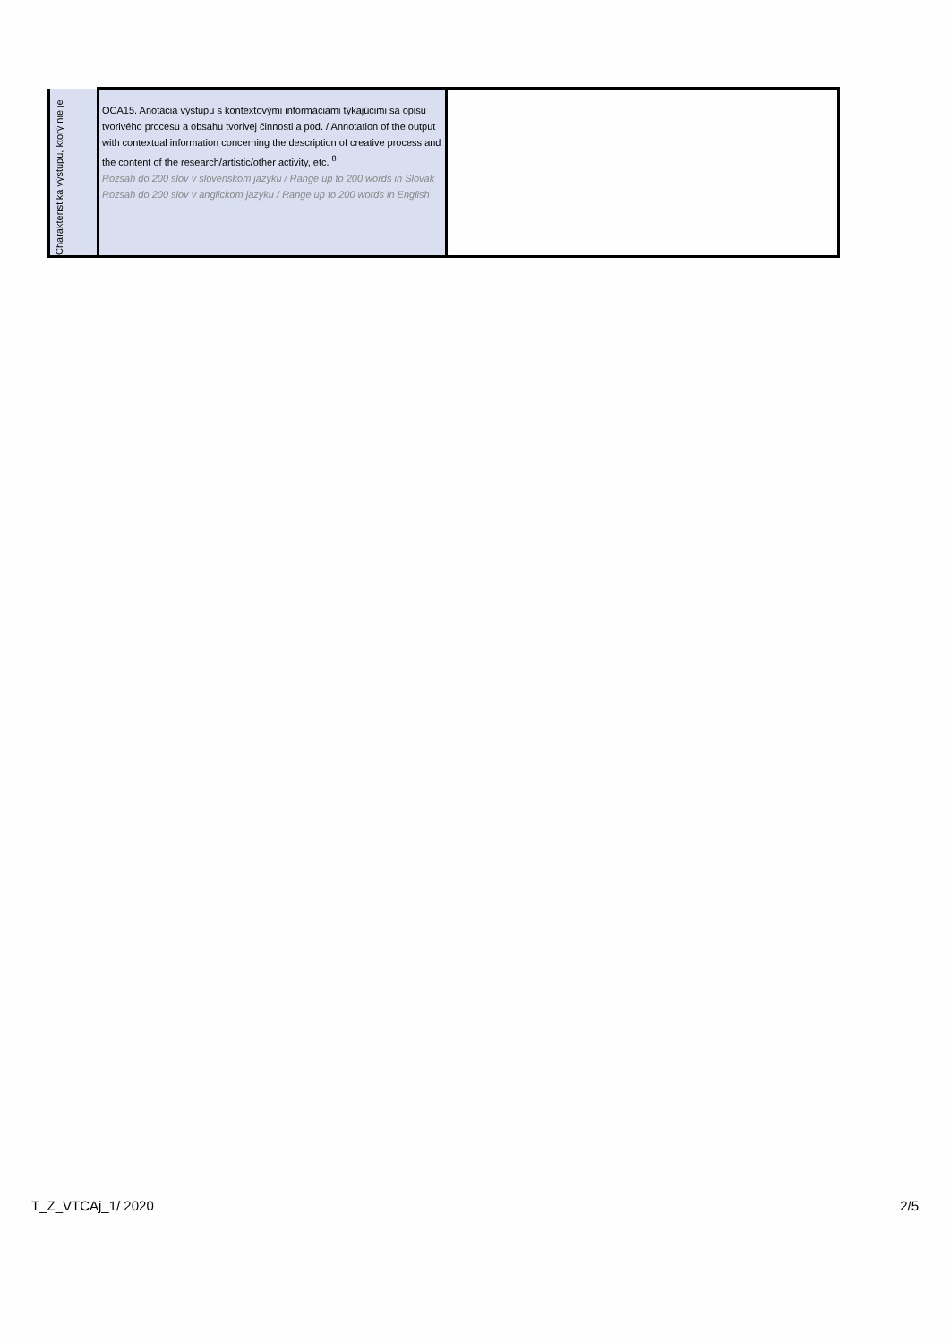| Charakteristika výstupu, ktorý nie je | OCA15. Anotácia výstupu s kontextovými informáciami týkajúcimi sa opisu tvorivého procesu a obsahu tvorivej činnosti a pod. / Annotation of the output with contextual information concerning the description of creative process and the content of the research/artistic/other activity, etc. <sup>8</sup> Rozsah do 200 slov v slovenskom jazyku / Range up to 200 words in Slovak Rozsah do 200 slov v anglickom jazyku / Range up to 200 words in English | |
T_Z_VTCAj_1/ 2020 2/5